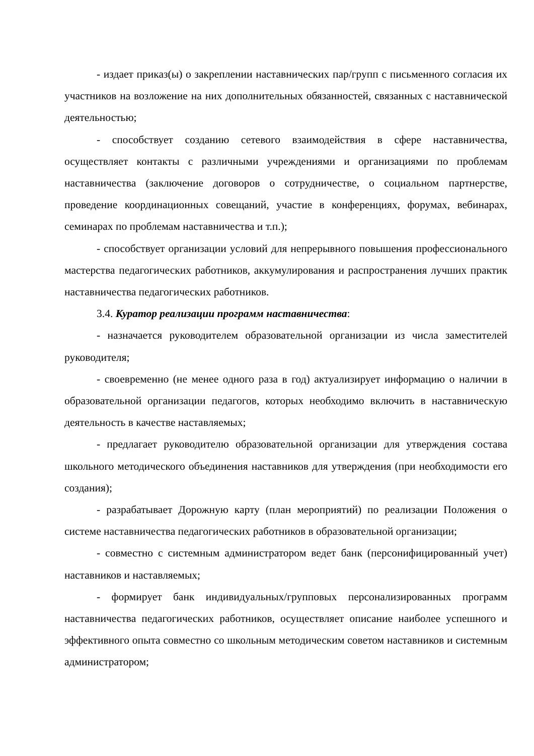- издает приказ(ы) о закреплении наставнических пар/групп с письменного согласия их участников на возложение на них дополнительных обязанностей, связанных с наставнической деятельностью;
- способствует созданию сетевого взаимодействия в сфере наставничества, осуществляет контакты с различными учреждениями и организациями по проблемам наставничества (заключение договоров о сотрудничестве, о социальном партнерстве, проведение координационных совещаний, участие в конференциях, форумах, вебинарах, семинарах по проблемам наставничества и т.п.);
- способствует организации условий для непрерывного повышения профессионального мастерства педагогических работников, аккумулирования и распространения лучших практик наставничества педагогических работников.
3.4. Куратор реализации программ наставничества:
- назначается руководителем образовательной организации из числа заместителей руководителя;
- своевременно (не менее одного раза в год) актуализирует информацию о наличии в образовательной организации педагогов, которых необходимо включить в наставническую деятельность в качестве наставляемых;
- предлагает руководителю образовательной организации для утверждения состава школьного методического объединения наставников для утверждения (при необходимости его создания);
- разрабатывает Дорожную карту (план мероприятий) по реализации Положения о системе наставничества педагогических работников в образовательной организации;
- совместно с системным администратором ведет банк (персонифицированный учет) наставников и наставляемых;
- формирует банк индивидуальных/групповых персонализированных программ наставничества педагогических работников, осуществляет описание наиболее успешного и эффективного опыта совместно со школьным методическим советом наставников и системным администратором;